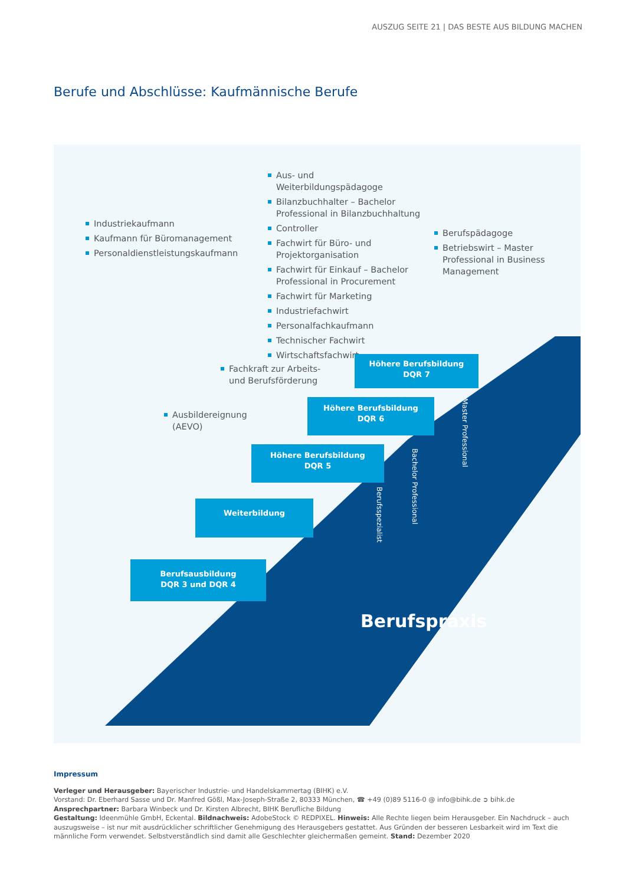AUSZUG SEITE 21 | DAS BESTE AUS BILDUNG MACHEN
Berufe und Abschlüsse: Kaufmännische Berufe
Industriekaufmann
Kaufmann für Büromanagement
Personaldienstleistungskaufmann
Aus- und Weiterbildungspädagoge
Bilanzbuchhalter – Bachelor Professional in Bilanzbuchhaltung
Controller
Fachwirt für Büro- und Projektorganisation
Fachwirt für Einkauf – Bachelor Professional in Procurement
Fachwirt für Marketing
Industriefachwirt
Personalfachkaufmann
Technischer Fachwirt
Wirtschaftsfachwirt
Berufspädagoge
Betriebswirt – Master Professional in Business Management
Fachkraft zur Arbeits- und Berufsförderung
Ausbildereignung (AEVO)
Höhere Berufsbildung
DQR 7
Höhere Berufsbildung
DQR 6
Höhere Berufsbildung
DQR 5
Weiterbildung
Berufsausbildung
DQR 3 und DQR 4
Master Professional
Bachelor Professional
Berufsspezialist
Berufspraxis
Impressum
Verleger und Herausgeber: Bayerischer Industrie- und Handelskammertag (BIHK) e.V.
Vorstand: Dr. Eberhard Sasse und Dr. Manfred Gößl, Max-Joseph-Straße 2, 80333 München, ☎ +49 (0)89 5116-0 @ info@bihk.de ➲ bihk.de
Ansprechpartner: Barbara Winbeck und Dr. Kirsten Albrecht, BIHK Berufliche Bildung
Gestaltung: Ideenmühle GmbH, Eckental. Bildnachweis: AdobeStock © REDPIXEL. Hinweis: Alle Rechte liegen beim Herausgeber. Ein Nachdruck – auch auszugsweise – ist nur mit ausdrücklicher schriftlicher Genehmigung des Herausgebers gestattet. Aus Gründen der besseren Lesbarkeit wird im Text die männliche Form verwendet. Selbstverständlich sind damit alle Geschlechter gleichermaßen gemeint. Stand: Dezember 2020